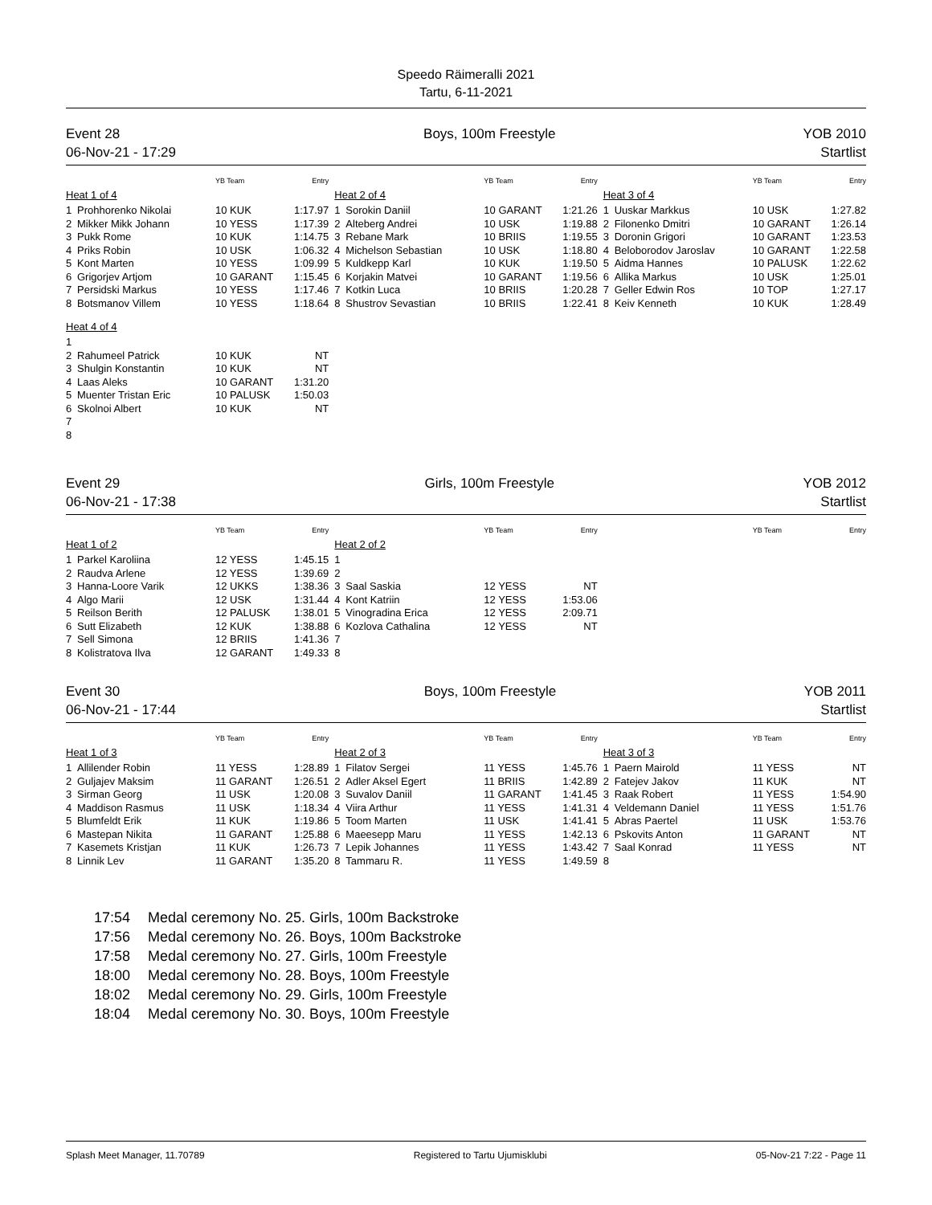Speedo Räimeralli 2021
Tartu, 6-11-2021
Event 28
06-Nov-21 - 17:29
Boys, 100m Freestyle YOB 2010
Startlist
| | | YB Team | Entry |
| --- | --- | --- | --- |
| Heat 1 of 4 | | | |
| 1 | Prohhorenko Nikolai | 10 KUK | 1:17.97 |
| 2 | Mikker Mikk Johann | 10 YESS | 1:17.39 |
| 3 | Pukk Rome | 10 KUK | 1:14.75 |
| 4 | Priks Robin | 10 USK | 1:06.32 |
| 5 | Kont Marten | 10 YESS | 1:09.99 |
| 6 | Grigorjev Artjom | 10 GARANT | 1:15.45 |
| 7 | Persidski Markus | 10 YESS | 1:17.46 |
| 8 | Botsmanov Villem | 10 YESS | 1:18.64 |
| Heat 4 of 4 | | | |
| 1 | | | |
| 2 | Rahumeel Patrick | 10 KUK | NT |
| 3 | Shulgin Konstantin | 10 KUK | NT |
| 4 | Laas Aleks | 10 GARANT | 1:31.20 |
| 5 | Muenter Tristan Eric | 10 PALUSK | 1:50.03 |
| 6 | Skolnoi Albert | 10 KUK | NT |
| 7 | | | |
| 8 | | | |
| | | YB Team | Entry |
| --- | --- | --- | --- |
| Heat 2 of 4 | | | |
| 1 | Sorokin Daniil | 10 GARANT | 1:21.26 |
| 2 | Alteberg Andrei | 10 USK | 1:19.88 |
| 3 | Rebane Mark | 10 BRIIS | 1:19.55 |
| 4 | Michelson Sebastian | 10 USK | 1:18.80 |
| 5 | Kuldkepp Karl | 10 KUK | 1:19.50 |
| 6 | Korjakin Matvei | 10 GARANT | 1:19.56 |
| 7 | Kotkin Luca | 10 BRIIS | 1:20.28 |
| 8 | Shustrov Sevastian | 10 BRIIS | 1:22.41 |
| | | YB Team | Entry |
| --- | --- | --- | --- |
| Heat 3 of 4 | | | |
| 1 | Uuskar Markkus | 10 USK | 1:27.82 |
| 2 | Filonenko Dmitri | 10 GARANT | 1:26.14 |
| 3 | Doronin Grigori | 10 GARANT | 1:23.53 |
| 4 | Beloborodov Jaroslav | 10 GARANT | 1:22.58 |
| 5 | Aidma Hannes | 10 PALUSK | 1:22.62 |
| 6 | Allika Markus | 10 USK | 1:25.01 |
| 7 | Geller Edwin Ros | 10 TOP | 1:27.17 |
| 8 | Keiv Kenneth | 10 KUK | 1:28.49 |
Event 29
06-Nov-21 - 17:38
Girls, 100m Freestyle YOB 2012
Startlist
| | | YB Team | Entry |
| --- | --- | --- | --- |
| Heat 1 of 2 | | | |
| 1 | Parkel Karoliina | 12 YESS | 1:45.15 |
| 2 | Raudva Arlene | 12 YESS | 1:39.69 |
| 3 | Hanna-Loore Varik | 12 UKKS | 1:38.36 |
| 4 | Algo Marii | 12 USK | 1:31.44 |
| 5 | Reilson Berith | 12 PALUSK | 1:38.01 |
| 6 | Sutt Elizabeth | 12 KUK | 1:38.88 |
| 7 | Sell Simona | 12 BRIIS | 1:41.36 |
| 8 | Kolistratova Ilva | 12 GARANT | 1:49.33 |
| | | YB Team | Entry |
| --- | --- | --- | --- |
| Heat 2 of 2 | | | |
| 1 | | | |
| 2 | | | |
| 3 | Saal Saskia | 12 YESS | NT |
| 4 | Kont Katriin | 12 YESS | 1:53.06 |
| 5 | Vinogradina Erica | 12 YESS | 2:09.71 |
| 6 | Kozlova Cathalina | 12 YESS | NT |
| 7 | | | |
| 8 | | | |
| | YB Team | Entry |
| --- | --- | --- |
Event 30
06-Nov-21 - 17:44
Boys, 100m Freestyle YOB 2011
Startlist
| | | YB Team | Entry |
| --- | --- | --- | --- |
| Heat 1 of 3 | | | |
| 1 | Allilender Robin | 11 YESS | 1:28.89 |
| 2 | Guljajev Maksim | 11 GARANT | 1:26.51 |
| 3 | Sirman Georg | 11 USK | 1:20.08 |
| 4 | Maddison Rasmus | 11 USK | 1:18.34 |
| 5 | Blumfeldt Erik | 11 KUK | 1:19.86 |
| 6 | Mastepan Nikita | 11 GARANT | 1:25.88 |
| 7 | Kasemets Kristjan | 11 KUK | 1:26.73 |
| 8 | Linnik Lev | 11 GARANT | 1:35.20 |
| | | YB Team | Entry |
| --- | --- | --- | --- |
| Heat 2 of 3 | | | |
| 1 | Filatov Sergei | 11 YESS | 1:45.76 |
| 2 | Adler Aksel Egert | 11 BRIIS | 1:42.89 |
| 3 | Suvalov Daniil | 11 GARANT | 1:41.45 |
| 4 | Viira Arthur | 11 YESS | 1:41.31 |
| 5 | Toom Marten | 11 USK | 1:41.41 |
| 6 | Maeesepp Maru | 11 YESS | 1:42.13 |
| 7 | Lepik Johannes | 11 YESS | 1:43.42 |
| 8 | Tammaru R. | 11 YESS | 1:49.59 |
| | | YB Team | Entry |
| --- | --- | --- | --- |
| Heat 3 of 3 | | | |
| 1 | Paern Mairold | 11 YESS | NT |
| 2 | Fatejev Jakov | 11 KUK | NT |
| 3 | Raak Robert | 11 YESS | 1:54.90 |
| 4 | Veldemann Daniel | 11 YESS | 1:51.76 |
| 5 | Abras Paertel | 11 USK | 1:53.76 |
| 6 | Pskovits Anton | 11 GARANT | NT |
| 7 | Saal Konrad | 11 YESS | NT |
| 8 | | | |
17:54 Medal ceremony No. 25. Girls, 100m Backstroke
17:56 Medal ceremony No. 26. Boys, 100m Backstroke
17:58 Medal ceremony No. 27. Girls, 100m Freestyle
18:00 Medal ceremony No. 28. Boys, 100m Freestyle
18:02 Medal ceremony No. 29. Girls, 100m Freestyle
18:04 Medal ceremony No. 30. Boys, 100m Freestyle
Splash Meet Manager, 11.70789 Registered to Tartu Ujumisklubi 05-Nov-21 7:22 - Page 11